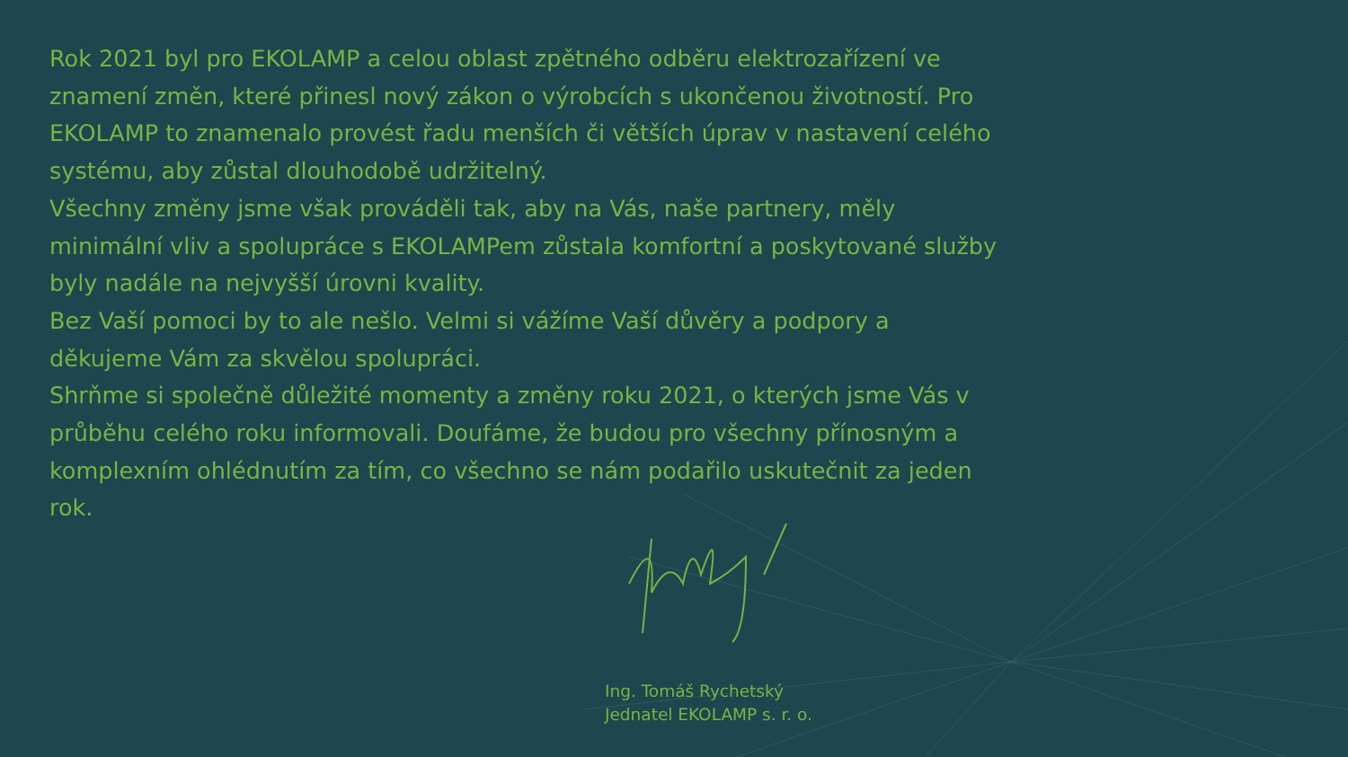Rok 2021 byl pro EKOLAMP a celou oblast zpětného odběru elektrozařízení ve znamení změn, které přinesl nový zákon o výrobcích s ukončenou životností. Pro EKOLAMP to znamenalo provést řadu menších či větších úprav v nastavení celého systému, aby zůstal dlouhodobě udržitelný.
Všechny změny jsme však prováděli tak, aby na Vás, naše partnery, měly minimální vliv a spolupráce s EKOLAMPem zůstala komfortní a poskytované služby byly nadále na nejvyšší úrovni kvality.
Bez Vaší pomoci by to ale nešlo. Velmi si vážíme Vaší důvěry a podpory a děkujeme Vám za skvělou spolupráci.
Shrňme si společně důležité momenty a změny roku 2021, o kterých jsme Vás v průběhu celého roku informovali. Doufáme, že budou pro všechny přínosným a komplexním ohlédnutím za tím, co všechno se nám podařilo uskutečnit za jeden rok.
Ing. Tomáš Rychetský
Jednatel EKOLAMP s. r. o.